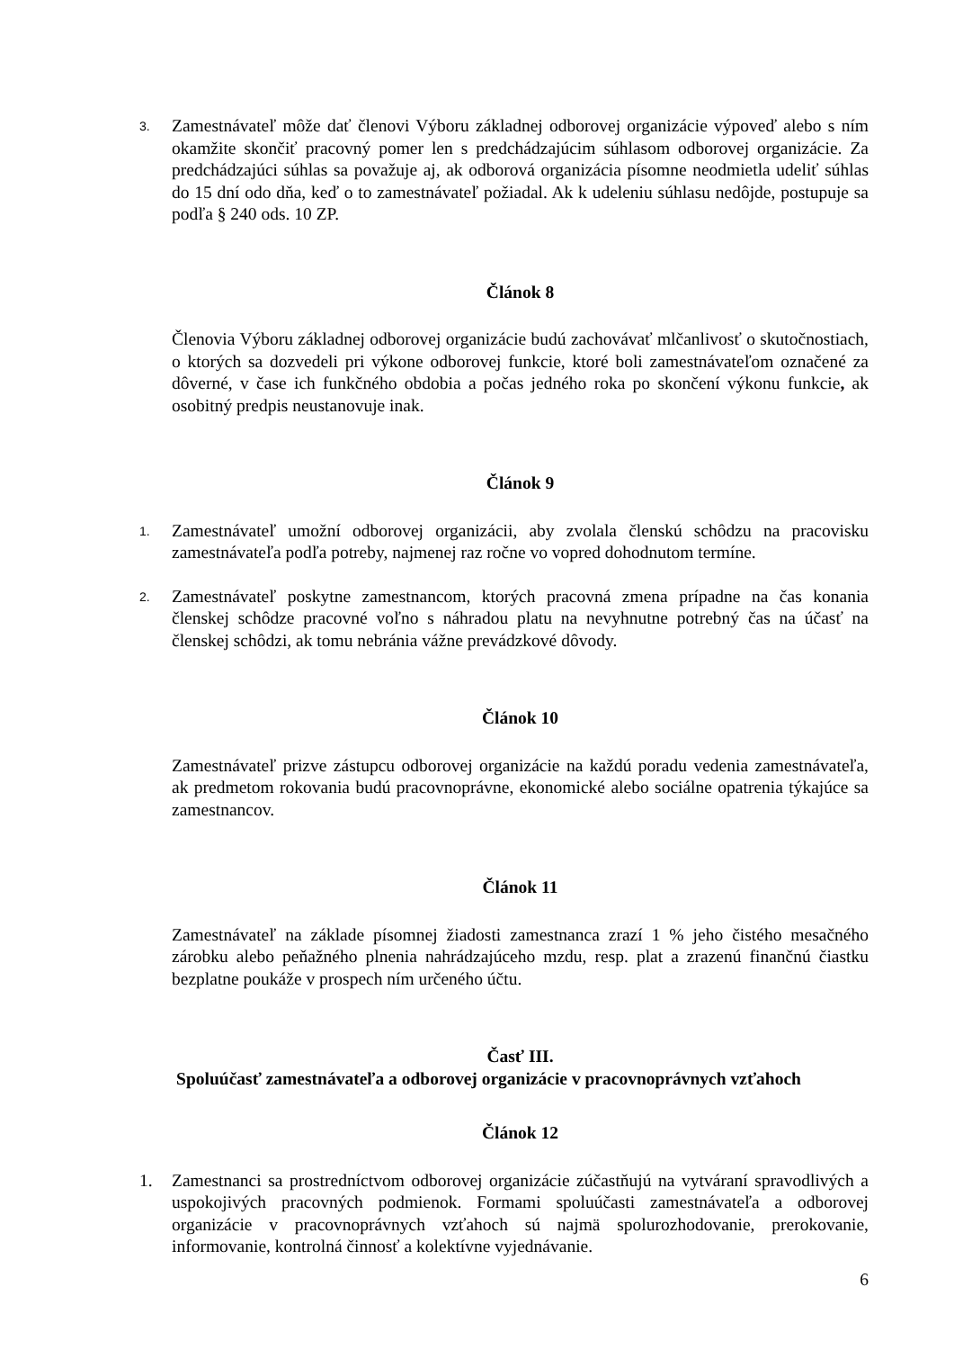3. Zamestnávateľ môže dať členovi Výboru základnej odborovej organizácie výpoveď alebo s ním okamžite skončiť pracovný pomer len s predchádzajúcim súhlasom odborovej organizácie. Za predchádzajúci súhlas sa považuje aj, ak odborová organizácia písomne neodmietla udeliť súhlas do 15 dní odo dňa, keď o to zamestnávateľ požiadal. Ak k udeleniu súhlasu nedôjde, postupuje sa podľa § 240 ods. 10 ZP.
Článok 8
Členovia Výboru základnej odborovej organizácie budú zachovávať mlčanlivosť o skutočnostiach, o ktorých sa dozvedeli pri výkone odborovej funkcie, ktoré boli zamestnávateľom označené za dôverné, v čase ich funkčného obdobia a počas jedného roka po skončení výkonu funkcie, ak osobitný predpis neustanovuje inak.
Článok 9
1. Zamestnávateľ umožní odborovej organizácii, aby zvolala členskú schôdzu na pracovisku zamestnávateľa podľa potreby, najmenej raz ročne vo vopred dohodnutom termíne.
2. Zamestnávateľ poskytne zamestnancom, ktorých pracovná zmena prípadne na čas konania členskej schôdze pracovné voľno s náhradou platu na nevyhnutne potrebný čas na účasť na členskej schôdzi, ak tomu nebránia vážne prevádzkové dôvody.
Článok 10
Zamestnávateľ prizve zástupcu odborovej organizácie na každú poradu vedenia zamestnávateľa, ak predmetom rokovania budú pracovnoprávne, ekonomické alebo sociálne opatrenia týkajúce sa zamestnancov.
Článok 11
Zamestnávateľ na základe písomnej žiadosti zamestnanca zrazí 1 % jeho čistého mesačného zárobku alebo peňažného plnenia nahrádzajúceho mzdu, resp. plat a zrazenú finančnú čiastku bezplatne poukáže v prospech ním určeného účtu.
Časť III.
Spoluúčasť zamestnávateľa a odborovej organizácie v pracovnoprávnych vzťahoch
Článok 12
1. Zamestnanci sa prostredníctvom odborovej organizácie zúčastňujú na vytváraní spravodlivých a uspokojivých pracovných podmienok. Formami spoluúčasti zamestnávateľa a odborovej organizácie v pracovnoprávnych vzťahoch sú najmä spolurozhodovanie, prerokovanie, informovanie, kontrolná činnosť a kolektívne vyjednávanie.
6